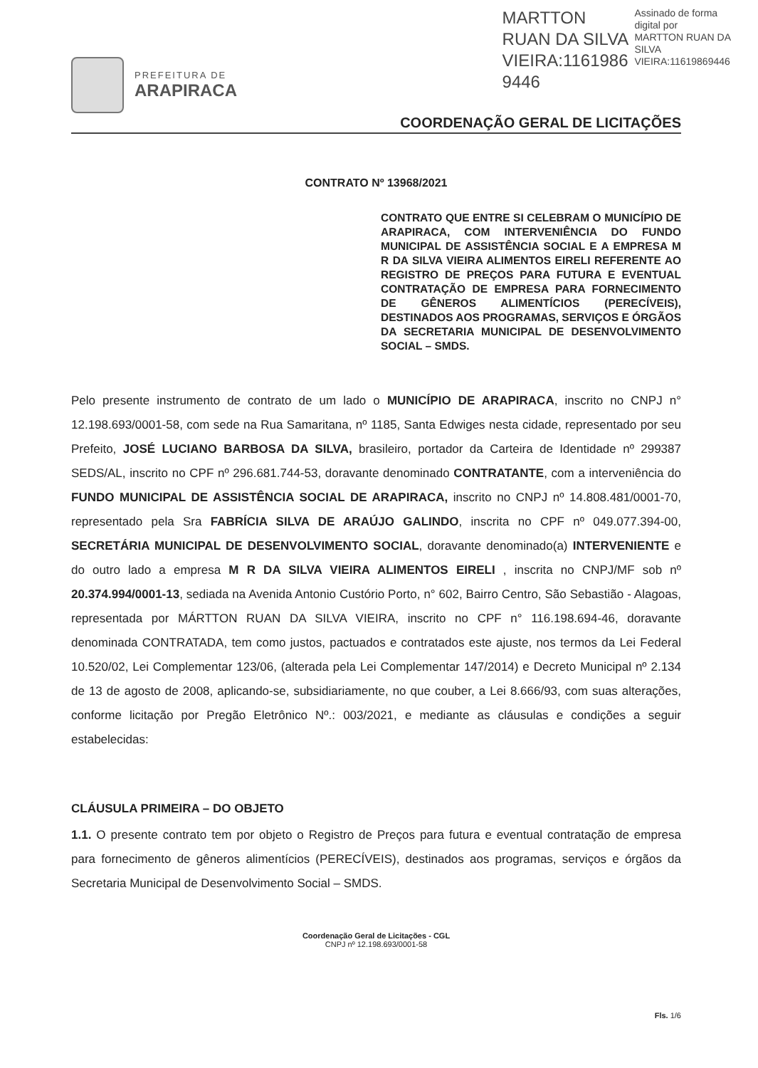PREFEITURA DE
ARAPIRACA
MARTTON
RUAN DA SILVA
VIEIRA:1161986
9446
Assinado de forma
digital por
MARTTON RUAN DA
SILVA
VIEIRA:11619869446
COORDENAÇÃO GERAL DE LICITAÇÕES
CONTRATO Nº 13968/2021
CONTRATO QUE ENTRE SI CELEBRAM O MUNICÍPIO DE ARAPIRACA, COM INTERVENIÊNCIA DO FUNDO MUNICIPAL DE ASSISTÊNCIA SOCIAL E A EMPRESA M R DA SILVA VIEIRA ALIMENTOS EIRELI REFERENTE AO REGISTRO DE PREÇOS PARA FUTURA E EVENTUAL CONTRATAÇÃO DE EMPRESA PARA FORNECIMENTO DE GÊNEROS ALIMENTÍCIOS (PERECÍVEIS), DESTINADOS AOS PROGRAMAS, SERVIÇOS E ÓRGÃOS DA SECRETARIA MUNICIPAL DE DESENVOLVIMENTO SOCIAL – SMDS.
Pelo presente instrumento de contrato de um lado o MUNICÍPIO DE ARAPIRACA, inscrito no CNPJ n° 12.198.693/0001-58, com sede na Rua Samaritana, nº 1185, Santa Edwiges nesta cidade, representado por seu Prefeito, JOSÉ LUCIANO BARBOSA DA SILVA, brasileiro, portador da Carteira de Identidade nº 299387 SEDS/AL, inscrito no CPF nº 296.681.744-53, doravante denominado CONTRATANTE, com a interveniência do FUNDO MUNICIPAL DE ASSISTÊNCIA SOCIAL DE ARAPIRACA, inscrito no CNPJ nº 14.808.481/0001-70, representado pela Sra FABRÍCIA SILVA DE ARAÚJO GALINDO, inscrita no CPF nº 049.077.394-00, SECRETÁRIA MUNICIPAL DE DESENVOLVIMENTO SOCIAL, doravante denominado(a) INTERVENIENTE e do outro lado a empresa M R DA SILVA VIEIRA ALIMENTOS EIRELI , inscrita no CNPJ/MF sob nº 20.374.994/0001-13, sediada na Avenida Antonio Custório Porto, n° 602, Bairro Centro, São Sebastião - Alagoas, representada por MÁRTTON RUAN DA SILVA VIEIRA, inscrito no CPF n° 116.198.694-46, doravante denominada CONTRATADA, tem como justos, pactuados e contratados este ajuste, nos termos da Lei Federal 10.520/02, Lei Complementar 123/06, (alterada pela Lei Complementar 147/2014) e Decreto Municipal nº 2.134 de 13 de agosto de 2008, aplicando-se, subsidiariamente, no que couber, a Lei 8.666/93, com suas alterações, conforme licitação por Pregão Eletrônico Nº.: 003/2021, e mediante as cláusulas e condições a seguir estabelecidas:
CLÁUSULA PRIMEIRA – DO OBJETO
1.1. O presente contrato tem por objeto o Registro de Preços para futura e eventual contratação de empresa para fornecimento de gêneros alimentícios (PERECÍVEIS), destinados aos programas, serviços e órgãos da Secretaria Municipal de Desenvolvimento Social – SMDS.
Coordenação Geral de Licitações - CGL
CNPJ nº 12.198.693/0001-58
Fls. 1/6